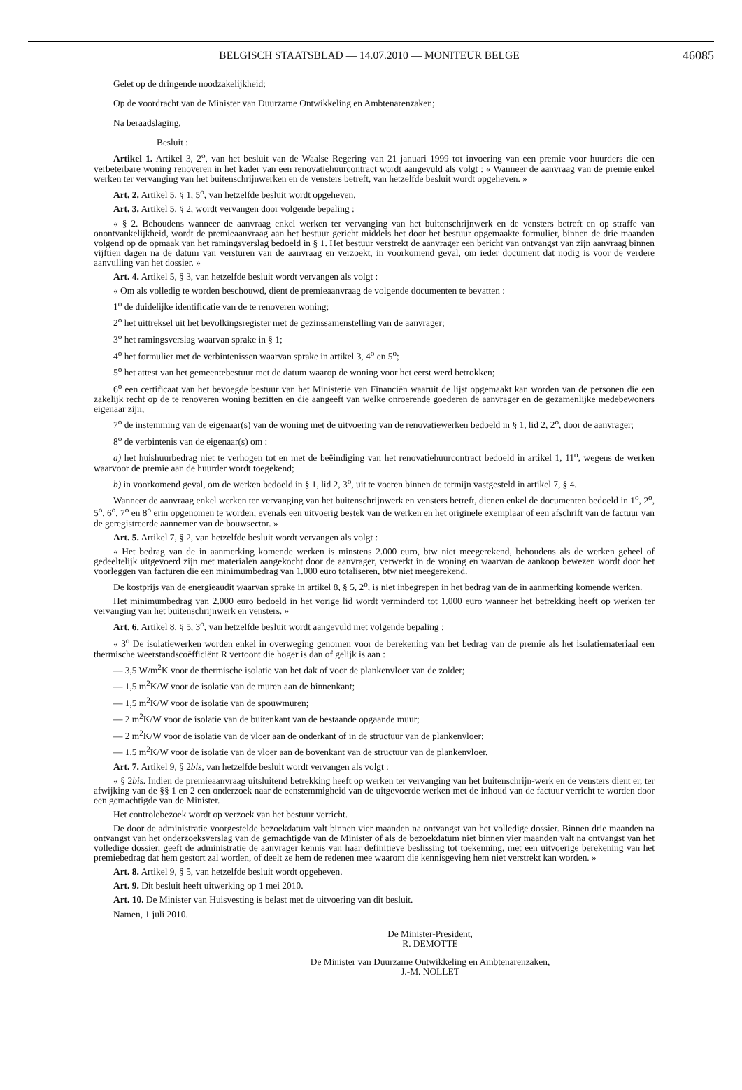BELGISCH STAATSBLAD — 14.07.2010 — MONITEUR BELGE
46085
Gelet op de dringende noodzakelijkheid;
Op de voordracht van de Minister van Duurzame Ontwikkeling en Ambtenarenzaken;
Na beraadslaging,
Besluit :
Artikel 1. Artikel 3, 2<sup>o</sup>, van het besluit van de Waalse Regering van 21 januari 1999 tot invoering van een premie voor huurders die een verbeterbare woning renoveren in het kader van een renovatiehuurcontract wordt aangevuld als volgt : « Wanneer de aanvraag van de premie enkel werken ter vervanging van het buitenschrijnwerken en de vensters betreft, van hetzelfde besluit wordt opgeheven. »
Art. 2. Artikel 5, § 1, 5<sup>o</sup>, van hetzelfde besluit wordt opgeheven.
Art. 3. Artikel 5, § 2, wordt vervangen door volgende bepaling :
« § 2. Behoudens wanneer de aanvraag enkel werken ter vervanging van het buitenschrijnwerk en de vensters betreft en op straffe van onontvankelijkheid, wordt de premieaanvraag aan het bestuur gericht middels het door het bestuur opgemaakte formulier, binnen de drie maanden volgend op de opmaak van het ramingsverslag bedoeld in § 1. Het bestuur verstrekt de aanvrager een bericht van ontvangst van zijn aanvraag binnen vijftien dagen na de datum van versturen van de aanvraag en verzoekt, in voorkomend geval, om ieder document dat nodig is voor de verdere aanvulling van het dossier. »
Art. 4. Artikel 5, § 3, van hetzelfde besluit wordt vervangen als volgt :
« Om als volledig te worden beschouwd, dient de premieaanvraag de volgende documenten te bevatten :
1<sup>o</sup> de duidelijke identificatie van de te renoveren woning;
2<sup>o</sup> het uittreksel uit het bevolkingsregister met de gezinssamenstelling van de aanvrager;
3<sup>o</sup> het ramingsverslag waarvan sprake in § 1;
4<sup>o</sup> het formulier met de verbintenissen waarvan sprake in artikel 3, 4<sup>o</sup> en 5<sup>o</sup>;
5<sup>o</sup> het attest van het gemeentebestuur met de datum waarop de woning voor het eerst werd betrokken;
6<sup>o</sup> een certificaat van het bevoegde bestuur van het Ministerie van Financiën waaruit de lijst opgemaakt kan worden van de personen die een zakelijk recht op de te renoveren woning bezitten en die aangeeft van welke onroerende goederen de aanvrager en de gezamenlijke medebewoners eigenaar zijn;
7<sup>o</sup> de instemming van de eigenaar(s) van de woning met de uitvoering van de renovatiewerken bedoeld in § 1, lid 2, 2<sup>o</sup>, door de aanvrager;
8<sup>o</sup> de verbintenis van de eigenaar(s) om :
a) het huishuurbedrag niet te verhogen tot en met de beëindiging van het renovatiehuurcontract bedoeld in artikel 1, 11<sup>o</sup>, wegens de werken waarvoor de premie aan de huurder wordt toegekend;
b) in voorkomend geval, om de werken bedoeld in § 1, lid 2, 3<sup>o</sup>, uit te voeren binnen de termijn vastgesteld in artikel 7, § 4.
Wanneer de aanvraag enkel werken ter vervanging van het buitenschrijnwerk en vensters betreft, dienen enkel de documenten bedoeld in 1<sup>o</sup>, 2<sup>o</sup>, 5<sup>o</sup>, 6<sup>o</sup>, 7<sup>o</sup> en 8<sup>o</sup> erin opgenomen te worden, evenals een uitvoerig bestek van de werken en het originele exemplaar of een afschrift van de factuur van de geregistreerde aannemer van de bouwsector. »
Art. 5. Artikel 7, § 2, van hetzelfde besluit wordt vervangen als volgt :
« Het bedrag van de in aanmerking komende werken is minstens 2.000 euro, btw niet meegerekend, behoudens als de werken geheel of gedeeltelijk uitgevoerd zijn met materialen aangekocht door de aanvrager, verwerkt in de woning en waarvan de aankoop bewezen wordt door het voorleggen van facturen die een minimumbedrag van 1.000 euro totaliseren, btw niet meegerekend.
De kostprijs van de energieaudit waarvan sprake in artikel 8, § 5, 2<sup>o</sup>, is niet inbegrepen in het bedrag van de in aanmerking komende werken.
Het minimumbedrag van 2.000 euro bedoeld in het vorige lid wordt verminderd tot 1.000 euro wanneer het betrekking heeft op werken ter vervanging van het buitenschrijnwerk en vensters. »
Art. 6. Artikel 8, § 5, 3<sup>o</sup>, van hetzelfde besluit wordt aangevuld met volgende bepaling :
« 3<sup>o</sup> De isolatiewerken worden enkel in overweging genomen voor de berekening van het bedrag van de premie als het isolatiemateriaal een thermische weerstandscoëfficiënt R vertoont die hoger is dan of gelijk is aan :
— 3,5 W/m<sup>2</sup>K voor de thermische isolatie van het dak of voor de plankenvloer van de zolder;
— 1,5 m<sup>2</sup>K/W voor de isolatie van de muren aan de binnenkant;
— 1,5 m<sup>2</sup>K/W voor de isolatie van de spouwmuren;
— 2 m<sup>2</sup>K/W voor de isolatie van de buitenkant van de bestaande opgaande muur;
— 2 m<sup>2</sup>K/W voor de isolatie van de vloer aan de onderkant of in de structuur van de plankenvloer;
— 1,5 m<sup>2</sup>K/W voor de isolatie van de vloer aan de bovenkant van de structuur van de plankenvloer.
Art. 7. Artikel 9, § 2bis, van hetzelfde besluit wordt vervangen als volgt :
« § 2bis. Indien de premieaanvraag uitsluitend betrekking heeft op werken ter vervanging van het buitenschrijn-werk en de vensters dient er, ter afwijking van de §§ 1 en 2 een onderzoek naar de eenstemmigheid van de uitgevoerde werken met de inhoud van de factuur verricht te worden door een gemachtigde van de Minister.
Het controlebezoek wordt op verzoek van het bestuur verricht.
De door de administratie voorgestelde bezoekdatum valt binnen vier maanden na ontvangst van het volledige dossier. Binnen drie maanden na ontvangst van het onderzoeksverslag van de gemachtigde van de Minister of als de bezoekdatum niet binnen vier maanden valt na ontvangst van het volledige dossier, geeft de administratie de aanvrager kennis van haar definitieve beslissing tot toekenning, met een uitvoerige berekening van het premiebedrag dat hem gestort zal worden, of deelt ze hem de redenen mee waarom die kennisgeving hem niet verstrekt kan worden. »
Art. 8. Artikel 9, § 5, van hetzelfde besluit wordt opgeheven.
Art. 9. Dit besluit heeft uitwerking op 1 mei 2010.
Art. 10. De Minister van Huisvesting is belast met de uitvoering van dit besluit.
Namen, 1 juli 2010.
De Minister-President,
R. DEMOTTE
De Minister van Duurzame Ontwikkeling en Ambtenarenzaken,
J.-M. NOLLET